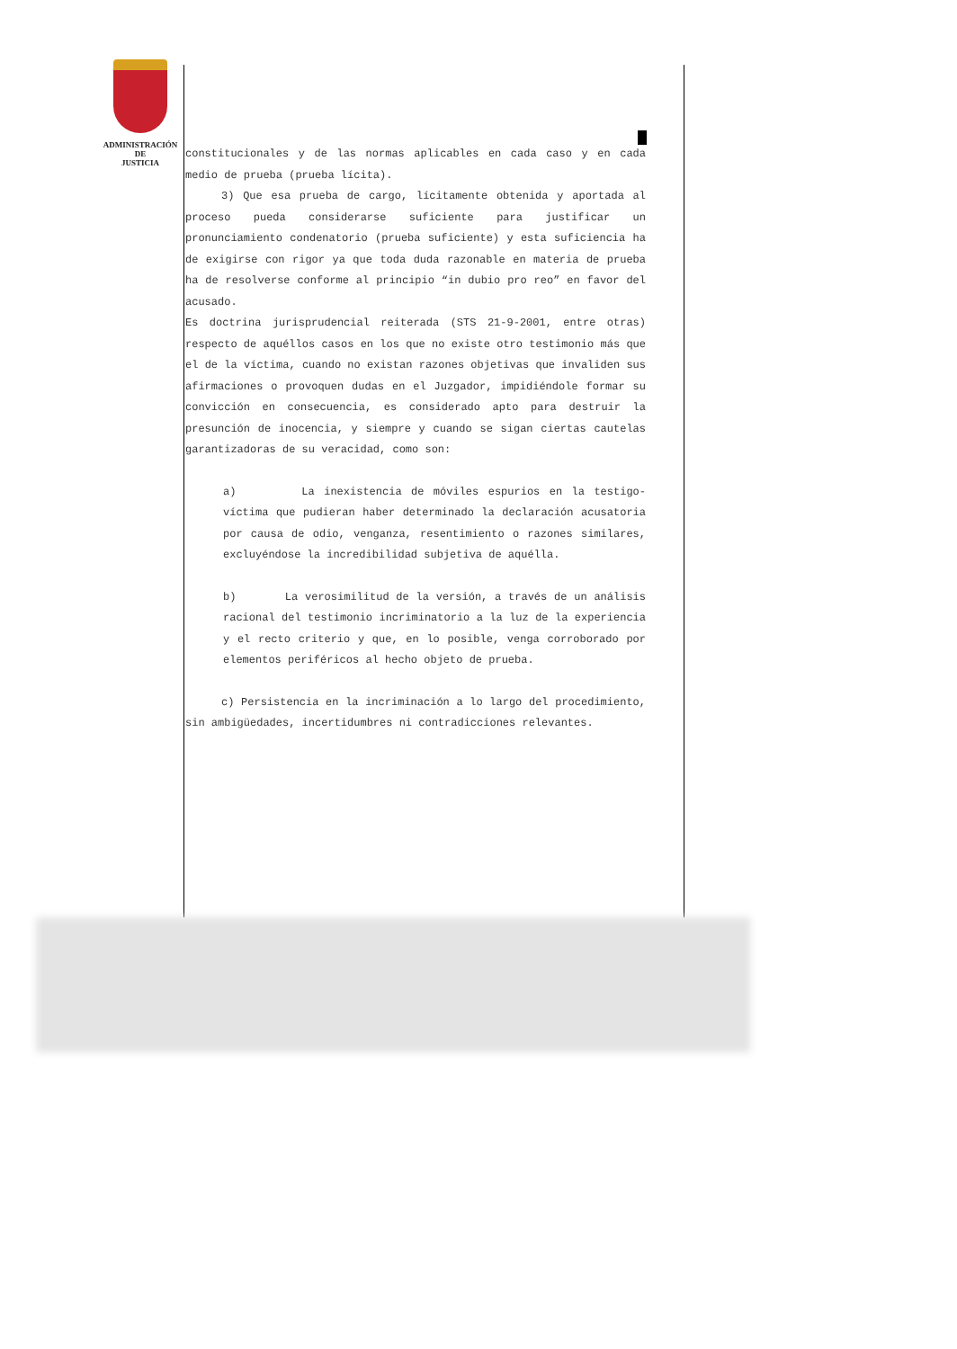ADMINISTRACIÓN
DE
JUSTICIA
constitucionales y de las normas aplicables en cada caso y en cada medio de prueba (prueba lícita).
3) Que esa prueba de cargo, lícitamente obtenida y aportada al proceso pueda considerarse suficiente para justificar un pronunciamiento condenatorio (prueba suficiente) y esta suficiencia ha de exigirse con rigor ya que toda duda razonable en materia de prueba ha de resolverse conforme al principio “in dubio pro reo” en favor del acusado.
Es doctrina jurisprudencial reiterada (STS 21-9-2001, entre otras) respecto de aquéllos casos en los que no existe otro testimonio más que el de la víctima, cuando no existan razones objetivas que invaliden sus afirmaciones o provoquen dudas en el Juzgador, impidiéndole formar su convicción en consecuencia, es considerado apto para destruir la presunción de inocencia, y siempre y cuando se sigan ciertas cautelas garantizadoras de su veracidad, como son:
a) La inexistencia de móviles espurios en la testigo-víctima que pudieran haber determinado la declaración acusatoria por causa de odio, venganza, resentimiento o razones similares, excluyéndose la incredibilidad subjetiva de aquélla.
b) La verosimilitud de la versión, a través de un análisis racional del testimonio incriminatorio a la luz de la experiencia y el recto criterio y que, en lo posible, venga corroborado por elementos periféricos al hecho objeto de prueba.
c) Persistencia en la incriminación a lo largo del procedimiento, sin ambigüedades, incertidumbres ni contradicciones relevantes.